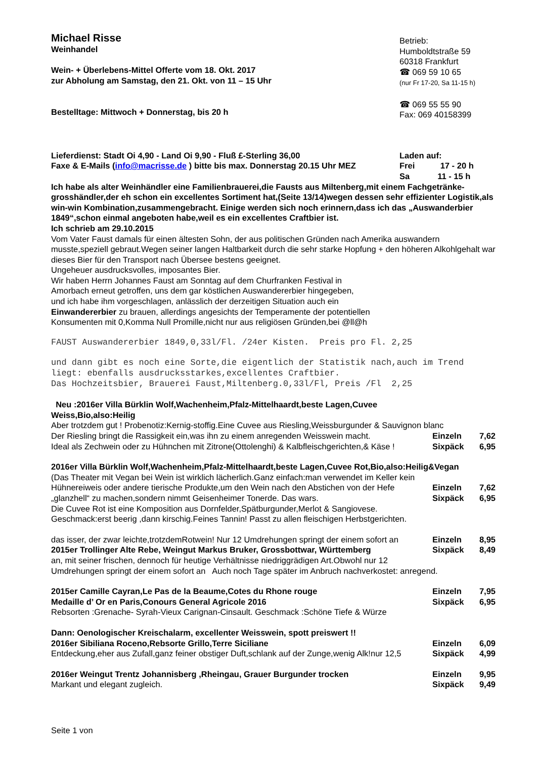Michael Risse
Weinhandel
Wein- + Überlebens-Mittel Offerte vom 18. Okt. 2017
zur Abholung am Samstag, den 21. Okt. von 11 – 15 Uhr
Bestelltage: Mittwoch + Donnerstag, bis 20 h
Betrieb:
Humboldtstraße 59
60318 Frankfurt
☎ 069 59 10 65
(nur Fr 17-20, Sa 11-15 h)
☎ 069 55 55 90
Fax: 069 40158399
Lieferdienst: Stadt Oi 4,90 - Land Oi 9,90 - Fluß £-Sterling 36,00
Faxe & E-Mails (info@macrisse.de ) bitte bis max. Donnerstag 20.15 Uhr MEZ
Laden auf:
Frei 17 - 20 h
Sa 11 - 15 h
Ich habe als alter Weinhändler eine Familienbrauerei,die Fausts aus Miltenberg,mit einem Fachgetränke-grosshändler,der eh schon ein excellentes Sortiment hat,(Seite 13/14)wegen dessen sehr effizienter Logistik,als win-win Kombination,zusammengebracht. Einige werden sich noch erinnern,dass ich das „Auswanderbier 1849“,schon einmal angeboten habe,weil es ein excellentes Craftbier ist.
Ich schrieb am 29.10.2015
Vom Vater Faust damals für einen ältesten Sohn, der aus politischen Gründen nach Amerika auswandern musste,speziell gebraut.Wegen seiner langen Haltbarkeit durch die sehr starke Hopfung + den höheren Alkohlgehalt war dieses Bier für den Transport nach Übersee bestens geeignet.
Ungeheuer ausdrucksvolles, imposantes Bier.
Wir haben Herrn Johannes Faust am Sonntag auf dem Churfranken Festival in
Amorbach erneut getroffen, uns dem gar köstlichen Auswandererbier hingegeben,
und ich habe ihm vorgeschlagen, anlässlich der derzeitigen Situation auch ein
Einwandererbier zu brauen, allerdings angesichts der Temperamente der potentiellen
Konsumenten mit 0,Komma Null Promille,nicht nur aus religiösen Gründen,bei @ll@h
FAUST Auswandererbier 1849,0,33l/Fl. /24er Kisten. Preis pro Fl. 2,25
und dann gibt es noch eine Sorte,die eigentlich der Statistik nach,auch im Trend liegt: ebenfalls ausdrucksstarkes,excellentes Craftbier.
Das Hochzeitsbier, Brauerei Faust,Miltenberg.0,33l/Fl, Preis /Fl 2,25
Neu :2016er Villa Bürklin Wolf,Wachenheim,Pfalz-Mittelhaardt,beste Lagen,Cuvee
Weiss,Bio,also:Heilig
Aber trotzdem gut ! Probenotiz:Kernig-stoffig.Eine Cuvee aus Riesling,Weissburgunder & Sauvignon blanc
Der Riesling bringt die Rassigkeit ein,was ihn zu einem anregenden Weisswein macht.
Einzeln 7,62
Ideal als Zechwein oder zu Hühnchen mit Zitrone(Ottolenghi) & Kalbfleischgerichten,& Käse !
Sixpäck 6,95
2016er Villa Bürklin Wolf,Wachenheim,Pfalz-Mittelhaardt,beste Lagen,Cuvee Rot,Bio,also:Heilig&Vegan
(Das Theater mit Vegan bei Wein ist wirklich lächerlich.Ganz einfach:man verwendet im Keller kein
Hühnereiweis oder andere tierische Produkte,um den Wein nach den Abstichen von der Hefe
Einzeln 7,62
„glanzhell“ zu machen,sondern nimmt Geisenheimer Tonerde. Das wars.
Sixpäck 6,95
Die Cuvee Rot ist eine Komposition aus Dornfelder,Spätburgunder,Merlot & Sangiovese.
Geschmack:erst beerig ,dann kirschig.Feines Tannin! Passt zu allen fleischigen Herbstgerichten.
das isser, der zwar leichte,trotzdemRotwein! Nur 12 Umdrehungen springt der einem sofort an
Einzeln 8,95
2015er Trollinger Alte Rebe, Weingut Markus Bruker, Grossbottwar, Württemberg
Sixpäck 8,49
an, mit seiner frischen, dennoch für heutige Verhältnisse niedriggrädigen Art.Obwohl nur 12
Umdrehungen springt der einem sofort an Auch noch Tage später im Anbruch nachverkostet: anregend.
2015er Camille Cayran,Le Pas de la Beaume,Cotes du Rhone rouge
Einzeln 7,95
Medaille d’ Or en Paris,Conours General Agricole 2016
Sixpäck 6,95
Rebsorten :Grenache- Syrah-Vieux Carignan-Cinsault. Geschmack :Schöne Tiefe & Würze
Dann: Oenologischer Kreischalarm, excellenter Weisswein, spott preiswert !!
2016er Sibiliana Roceno,Rebsorte Grillo,Terre Siciliane
Einzeln 6,09
Entdeckung,eher aus Zufall,ganz feiner obstiger Duft,schlank auf der Zunge,wenig Alk!nur 12,5
Sixpäck 4,99
2016er Weingut Trentz Johannisberg ,Rheingau, Grauer Burgunder trocken
Einzeln 9,95
Markant und elegant zugleich. Sixpäck 9,49
Seite 1 von